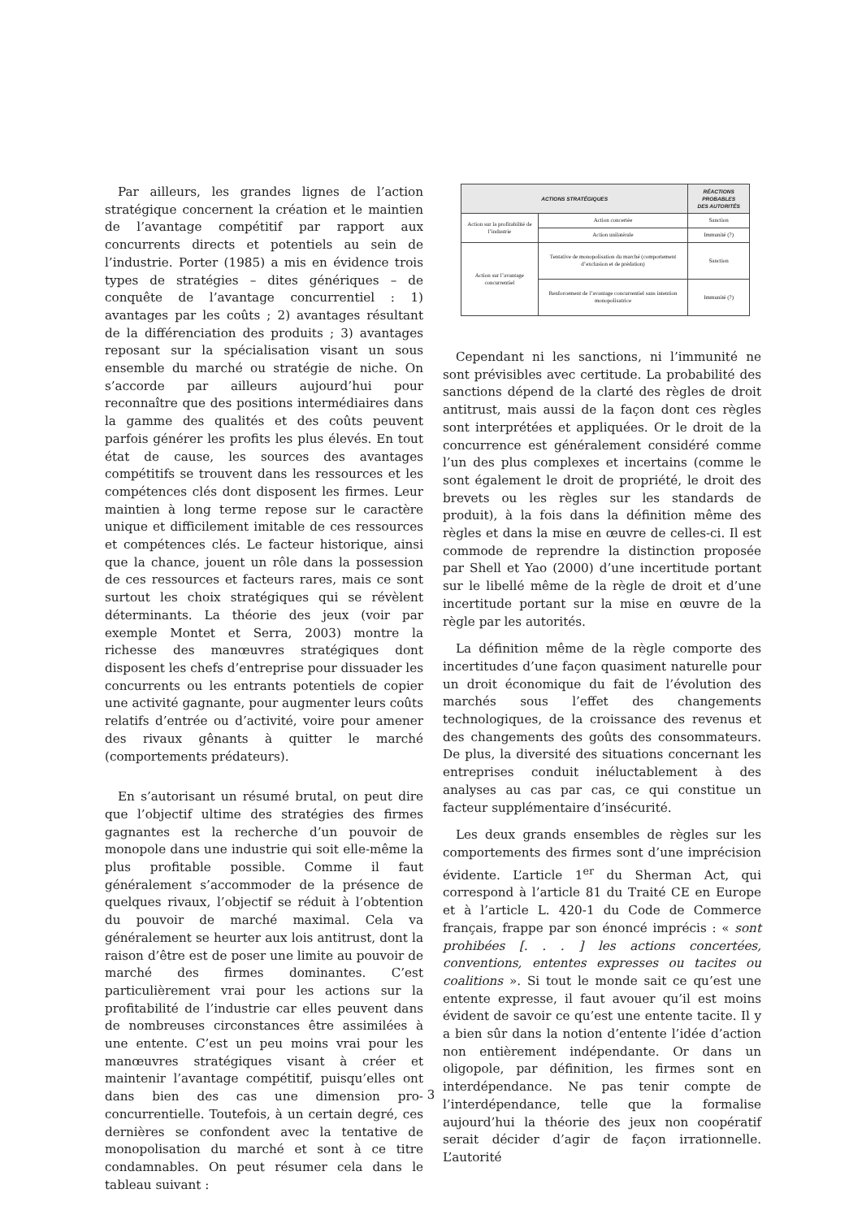Par ailleurs, les grandes lignes de l’action stratégique concernent la création et le maintien de l’avantage compétitif par rapport aux concurrents directs et potentiels au sein de l’industrie. Porter (1985) a mis en évidence trois types de stratégies – dites génériques – de conquête de l’avantage concurrentiel : 1) avantages par les coûts ; 2) avantages résultant de la différenciation des produits ; 3) avantages reposant sur la spécialisation visant un sous ensemble du marché ou stratégie de niche. On s’accorde par ailleurs aujourd’hui pour reconnaître que des positions intermédiaires dans la gamme des qualités et des coûts peuvent parfois générer les profits les plus élevés. En tout état de cause, les sources des avantages compétitifs se trouvent dans les ressources et les compétences clés dont disposent les firmes. Leur maintien à long terme repose sur le caractère unique et difficilement imitable de ces ressources et compétences clés. Le facteur historique, ainsi que la chance, jouent un rôle dans la possession de ces ressources et facteurs rares, mais ce sont surtout les choix stratégiques qui se révèlent déterminants. La théorie des jeux (voir par exemple Montet et Serra, 2003) montre la richesse des manœuvres stratégiques dont disposent les chefs d’entreprise pour dissuader les concurrents ou les entrants potentiels de copier une activité gagnante, pour augmenter leurs coûts relatifs d’entrée ou d’activité, voire pour amener des rivaux gênants à quitter le marché (comportements prédateurs).
En s’autorisant un résumé brutal, on peut dire que l’objectif ultime des stratégies des firmes gagnantes est la recherche d’un pouvoir de monopole dans une industrie qui soit elle-même la plus profitable possible. Comme il faut généralement s’accommoder de la présence de quelques rivaux, l’objectif se réduit à l’obtention du pouvoir de marché maximal. Cela va généralement se heurter aux lois antitrust, dont la raison d’être est de poser une limite au pouvoir de marché des firmes dominantes. C’est particulièrement vrai pour les actions sur la profitabilité de l’industrie car elles peuvent dans de nombreuses circonstances être assimilées à une entente. C’est un peu moins vrai pour les manœuvres stratégiques visant à créer et maintenir l’avantage compétitif, puisqu’elles ont dans bien des cas une dimension pro-concurrentielle. Toutefois, à un certain degré, ces dernières se confondent avec la tentative de monopolisation du marché et sont à ce titre condamnables. On peut résumer cela dans le tableau suivant :
| ACTIONS STRATÉGIQUES | | RÉACTIONS PROBABLES DES AUTORITÉS |
| --- | --- | --- |
| Action sur la profitabilité de l’industrie | Action concertée | Sanction |
| | Action unilatérale | Immunité (?) |
| Action sur l’avantage concurrentiel | Tentative de monopolisation du marché (comportement d’exclusion et de prédation) | Sanction |
| | Renforcement de l’avantage concurrentiel sans intention monopolisatrice | Immunité (?) |
Cependant ni les sanctions, ni l’immunité ne sont prévisibles avec certitude. La probabilité des sanctions dépend de la clarté des règles de droit antitrust, mais aussi de la façon dont ces règles sont interprétées et appliquées. Or le droit de la concurrence est généralement considéré comme l’un des plus complexes et incertains (comme le sont également le droit de propriété, le droit des brevets ou les règles sur les standards de produit), à la fois dans la définition même des règles et dans la mise en œuvre de celles-ci. Il est commode de reprendre la distinction proposée par Shell et Yao (2000) d’une incertitude portant sur le libellé même de la règle de droit et d’une incertitude portant sur la mise en œuvre de la règle par les autorités.
La définition même de la règle comporte des incertitudes d’une façon quasiment naturelle pour un droit économique du fait de l’évolution des marchés sous l’effet des changements technologiques, de la croissance des revenus et des changements des goûts des consommateurs. De plus, la diversité des situations concernant les entreprises conduit inéluctablement à des analyses au cas par cas, ce qui constitue un facteur supplémentaire d’insécurité.
Les deux grands ensembles de règles sur les comportements des firmes sont d’une imprécision évidente. L’article 1<sup>er</sup> du Sherman Act, qui correspond à l’article 81 du Traité CE en Europe et à l’article L. 420-1 du Code de Commerce français, frappe par son énoncé imprécis : « sont prohibées [. . . ] les actions concertées, conventions, ententes expresses ou tacites ou coalitions ». Si tout le monde sait ce qu’est une entente expresse, il faut avouer qu’il est moins évident de savoir ce qu’est une entente tacite. Il y a bien sûr dans la notion d’entente l’idée d’action non entièrement indépendante. Or dans un oligopole, par définition, les firmes sont en interdépendance. Ne pas tenir compte de l’interdépendance, telle que la formalise aujourd’hui la théorie des jeux non coopératif serait décider d’agir de façon irrationnelle. L’autorité
3